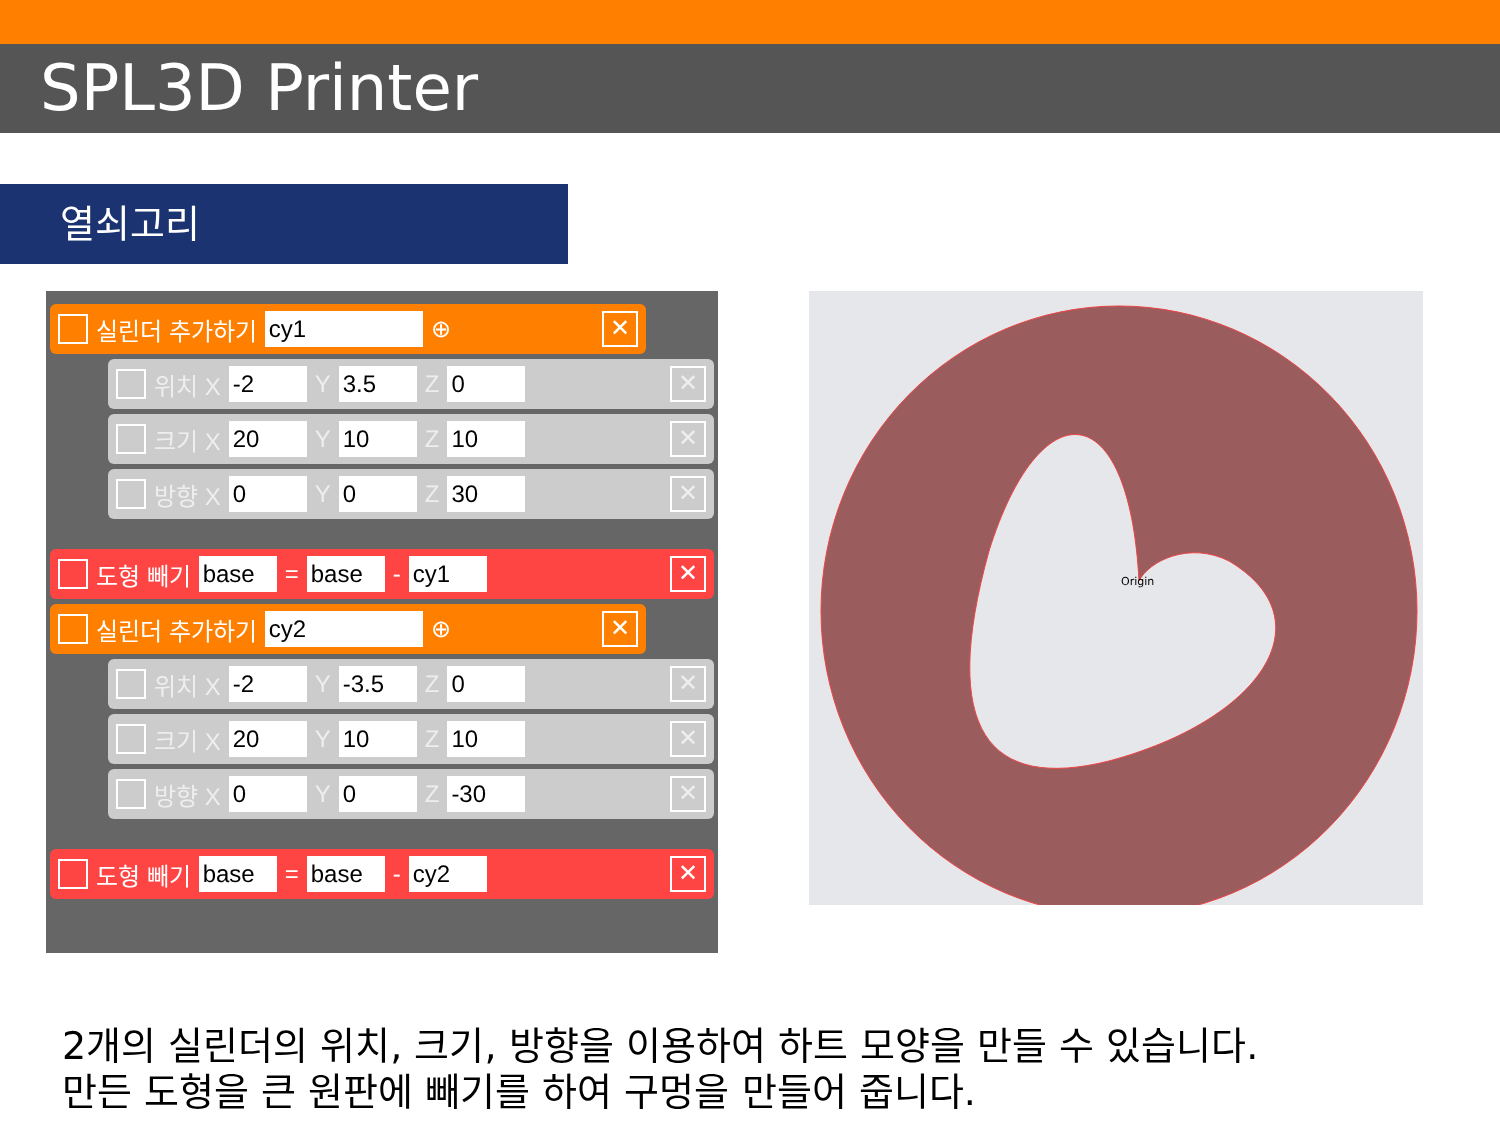SPL3D Printer
열쇠고리
실린더 추가하기 cy1 ⊕ ✕
위치 X -2 Y 3.5 Z 0 ✕
크기 X 20 Y 10 Z 10 ✕
방향 X 0 Y 0 Z 30 ✕
도형 빼기 base = base - cy1 ✕
실린더 추가하기 cy2 ⊕ ✕
위치 X -2 Y -3.5 Z 0 ✕
크기 X 20 Y 10 Z 10 ✕
방향 X 0 Y 0 Z -30 ✕
도형 빼기 base = base - cy2 ✕
Origin
2개의 실린더의 위치, 크기, 방향을 이용하여 하트 모양을 만들 수 있습니다.
만든 도형을 큰 원판에 빼기를 하여 구멍을 만들어 줍니다.